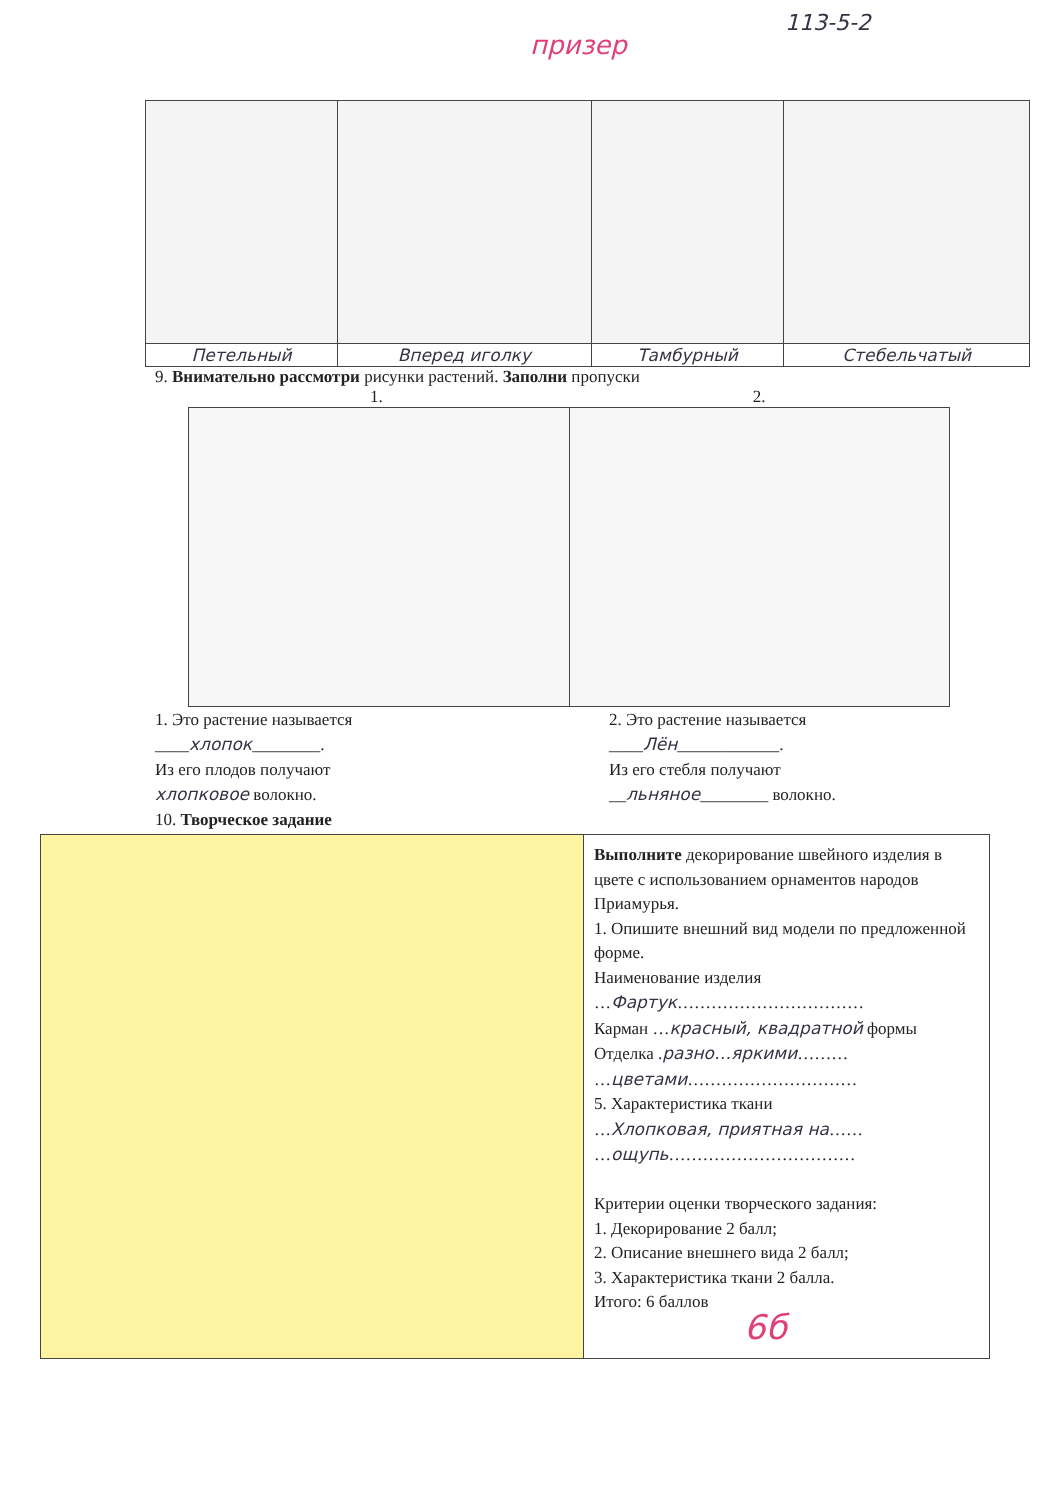призер
113-5-2
| Петельный | Вперед иголку | Тамбурный | Стебельчатый |
9. Внимательно рассмотри рисунки растений. Заполни пропуски
1. 2.
1. Это растение называется
____хлопок________.
Из его плодов получают
хлопковое волокно.
10. Творческое задание
2. Это растение называется
____Лён____________.
Из его стебля получают
__льняное________ волокно.
| | Выполните декорирование швейного изделия в цвете с использованием орнаментов народов Приамурья. 1. Опишите внешний вид модели по предложенной форме. Наименование изделия … Фартук …………………………… Карман … красный, квадратной формы Отделка . разно…яркими ……… … цветами ………………………… 5. Характеристика ткани … Хлопковая, приятная на …… … ощупь …………………………… Критерии оценки творческого задания: 1. Декорирование 2 балл; 2. Описание внешнего вида 2 балл; 3. Характеристика ткани 2 балла. Итого: 6 баллов 6б |